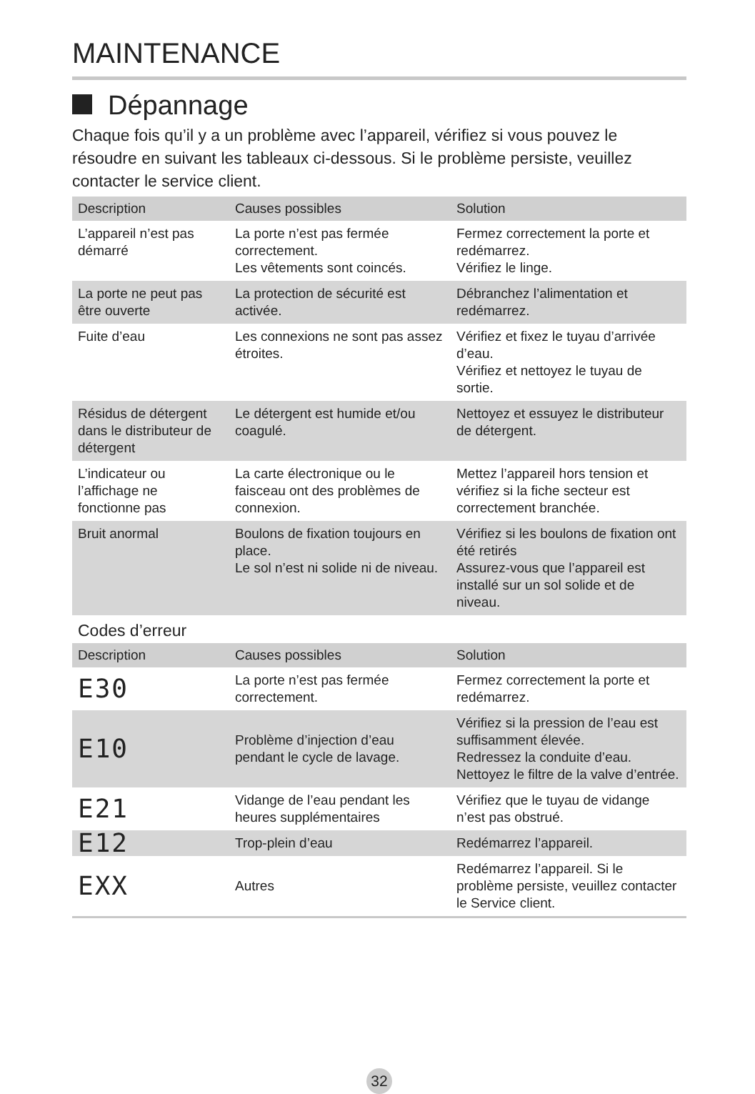MAINTENANCE
Dépannage
Chaque fois qu’il y a un problème avec l’appareil, vérifiez si vous pouvez le résoudre en suivant les tableaux ci-dessous. Si le problème persiste, veuillez contacter le service client.
| Description | Causes possibles | Solution |
| --- | --- | --- |
| L’appareil n’est pas démarré | La porte n’est pas fermée correctement. Les vêtements sont coincés. | Fermez correctement la porte et redémarrez. Vérifiez le linge. |
| La porte ne peut pas être ouverte | La protection de sécurité est activée. | Débranchez l’alimentation et redémarrez. |
| Fuite d’eau | Les connexions ne sont pas assez étroites. | Vérifiez et fixez le tuyau d’arrivée d’eau. Vérifiez et nettoyez le tuyau de sortie. |
| Résidus de détergent dans le distributeur de détergent | Le détergent est humide et/ou coagulé. | Nettoyez et essuyez le distributeur de détergent. |
| L’indicateur ou l’affichage ne fonctionne pas | La carte électronique ou le faisceau ont des problèmes de connexion. | Mettez l’appareil hors tension et vérifiez si la fiche secteur est correctement branchée. |
| Bruit anormal | Boulons de fixation toujours en place. Le sol n’est ni solide ni de niveau. | Vérifiez si les boulons de fixation ont été retirés Assurez-vous que l’appareil est installé sur un sol solide et de niveau. |
Codes d’erreur
| Description | Causes possibles | Solution |
| --- | --- | --- |
| E30 | La porte n’est pas fermée correctement. | Fermez correctement la porte et redémarrez. |
| E10 | Problème d’injection d’eau pendant le cycle de lavage. | Vérifiez si la pression de l’eau est suffisamment élevée. Redressez la conduite d’eau. Nettoyez le filtre de la valve d’entrée. |
| E21 | Vidange de l’eau pendant les heures supplémentaires | Vérifiez que le tuyau de vidange n’est pas obstrué. |
| E12 | Trop-plein d’eau | Redémarrez l’appareil. |
| EXX | Autres | Redémarrez l’appareil. Si le problème persiste, veuillez contacter le Service client. |
32